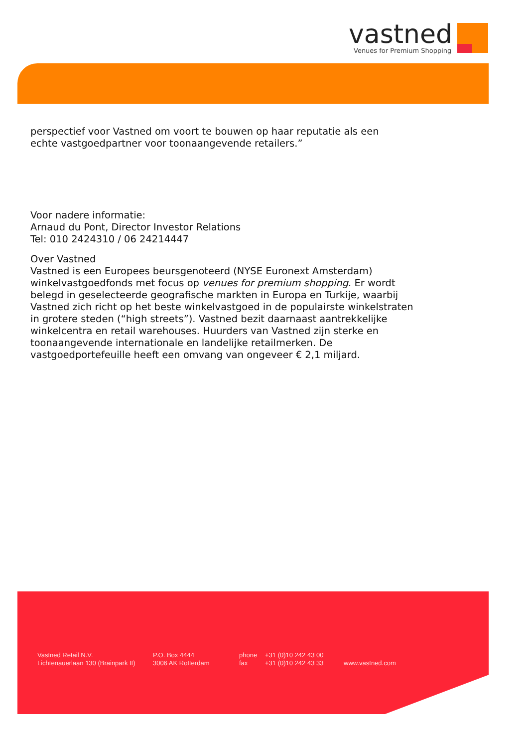vastned
Venues for Premium Shopping
perspectief voor Vastned om voort te bouwen op haar reputatie als een
echte vastgoedpartner voor toonaangevende retailers.”
Voor nadere informatie:
Arnaud du Pont, Director Investor Relations
Tel: 010 2424310 / 06 24214447
Over Vastned
Vastned is een Europees beursgenoteerd (NYSE Euronext Amsterdam) winkelvastgoedfonds met focus op venues for premium shopping. Er wordt belegd in geselecteerde geografische markten in Europa en Turkije, waarbij Vastned zich richt op het beste winkelvastgoed in de populairste winkelstraten in grotere steden (“high streets”). Vastned bezit daarnaast aantrekkelijke winkelcentra en retail warehouses. Huurders van Vastned zijn sterke en toonaangevende internationale en landelijke retailmerken. De vastgoedportefeuille heeft een omvang van ongeveer € 2,1 miljard.
Vastned Retail N.V.
Lichtenauerlaan 130 (Brainpark II)
P.O. Box 4444
3006 AK Rotterdam
phone
fax
+31 (0)10 242 43 00
+31 (0)10 242 43 33
www.vastned.com